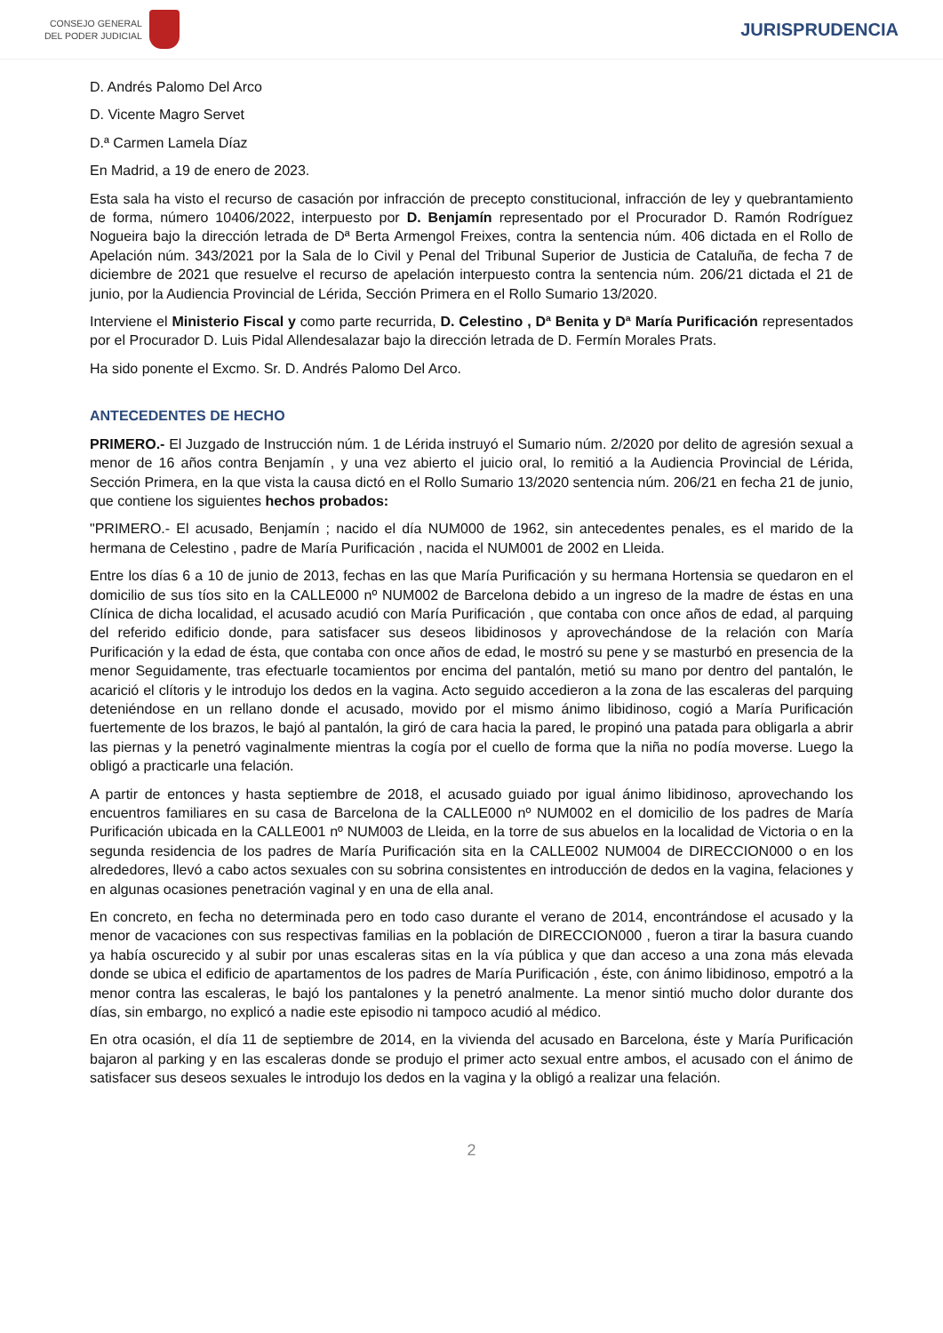CONSEJO GENERAL
DEL PODER JUDICIAL
JURISPRUDENCIA
D. Andrés Palomo Del Arco
D. Vicente Magro Servet
D.ª Carmen Lamela Díaz
En Madrid, a 19 de enero de 2023.
Esta sala ha visto el recurso de casación por infracción de precepto constitucional, infracción de ley y quebrantamiento de forma, número 10406/2022, interpuesto por D. Benjamín representado por el Procurador D. Ramón Rodríguez Nogueira bajo la dirección letrada de Dª Berta Armengol Freixes, contra la sentencia núm. 406 dictada en el Rollo de Apelación núm. 343/2021 por la Sala de lo Civil y Penal del Tribunal Superior de Justicia de Cataluña, de fecha 7 de diciembre de 2021 que resuelve el recurso de apelación interpuesto contra la sentencia núm. 206/21 dictada el 21 de junio, por la Audiencia Provincial de Lérida, Sección Primera en el Rollo Sumario 13/2020.
Interviene el Ministerio Fiscal y como parte recurrida, D. Celestino , Dª Benita y Dª María Purificación representados por el Procurador D. Luis Pidal Allendesalazar bajo la dirección letrada de D. Fermín Morales Prats.
Ha sido ponente el Excmo. Sr. D. Andrés Palomo Del Arco.
ANTECEDENTES DE HECHO
PRIMERO.- El Juzgado de Instrucción núm. 1 de Lérida instruyó el Sumario núm. 2/2020 por delito de agresión sexual a menor de 16 años contra Benjamín , y una vez abierto el juicio oral, lo remitió a la Audiencia Provincial de Lérida, Sección Primera, en la que vista la causa dictó en el Rollo Sumario 13/2020 sentencia núm. 206/21 en fecha 21 de junio, que contiene los siguientes hechos probados:
"PRIMERO.- El acusado, Benjamín ; nacido el día NUM000 de 1962, sin antecedentes penales, es el marido de la hermana de Celestino , padre de María Purificación , nacida el NUM001 de 2002 en Lleida.
Entre los días 6 a 10 de junio de 2013, fechas en las que María Purificación y su hermana Hortensia se quedaron en el domicilio de sus tíos sito en la CALLE000 nº NUM002 de Barcelona debido a un ingreso de la madre de éstas en una Clínica de dicha localidad, el acusado acudió con María Purificación , que contaba con once años de edad, al parquing del referido edificio donde, para satisfacer sus deseos libidinosos y aprovechándose de la relación con María Purificación y la edad de ésta, que contaba con once años de edad, le mostró su pene y se masturbó en presencia de la menor Seguidamente, tras efectuarle tocamientos por encima del pantalón, metió su mano por dentro del pantalón, le acarició el clítoris y le introdujo los dedos en la vagina. Acto seguido accedieron a la zona de las escaleras del parquing deteniéndose en un rellano donde el acusado, movido por el mismo ánimo libidinoso, cogió a María Purificación fuertemente de los brazos, le bajó al pantalón, la giró de cara hacia la pared, le propinó una patada para obligarla a abrir las piernas y la penetró vaginalmente mientras la cogía por el cuello de forma que la niña no podía moverse. Luego la obligó a practicarle una felación.
A partir de entonces y hasta septiembre de 2018, el acusado guiado por igual ánimo libidinoso, aprovechando los encuentros familiares en su casa de Barcelona de la CALLE000 nº NUM002 en el domicilio de los padres de María Purificación ubicada en la CALLE001 nº NUM003 de Lleida, en la torre de sus abuelos en la localidad de Victoria o en la segunda residencia de los padres de María Purificación sita en la CALLE002 NUM004 de DIRECCION000 o en los alrededores, llevó a cabo actos sexuales con su sobrina consistentes en introducción de dedos en la vagina, felaciones y en algunas ocasiones penetración vaginal y en una de ella anal.
En concreto, en fecha no determinada pero en todo caso durante el verano de 2014, encontrándose el acusado y la menor de vacaciones con sus respectivas familias en la población de DIRECCION000 , fueron a tirar la basura cuando ya había oscurecido y al subir por unas escaleras sitas en la vía pública y que dan acceso a una zona más elevada donde se ubica el edificio de apartamentos de los padres de María Purificación , éste, con ánimo libidinoso, empotró a la menor contra las escaleras, le bajó los pantalones y la penetró analmente. La menor sintió mucho dolor durante dos días, sin embargo, no explicó a nadie este episodio ni tampoco acudió al médico.
En otra ocasión, el día 11 de septiembre de 2014, en la vivienda del acusado en Barcelona, éste y María Purificación bajaron al parking y en las escaleras donde se produjo el primer acto sexual entre ambos, el acusado con el ánimo de satisfacer sus deseos sexuales le introdujo los dedos en la vagina y la obligó a realizar una felación.
2